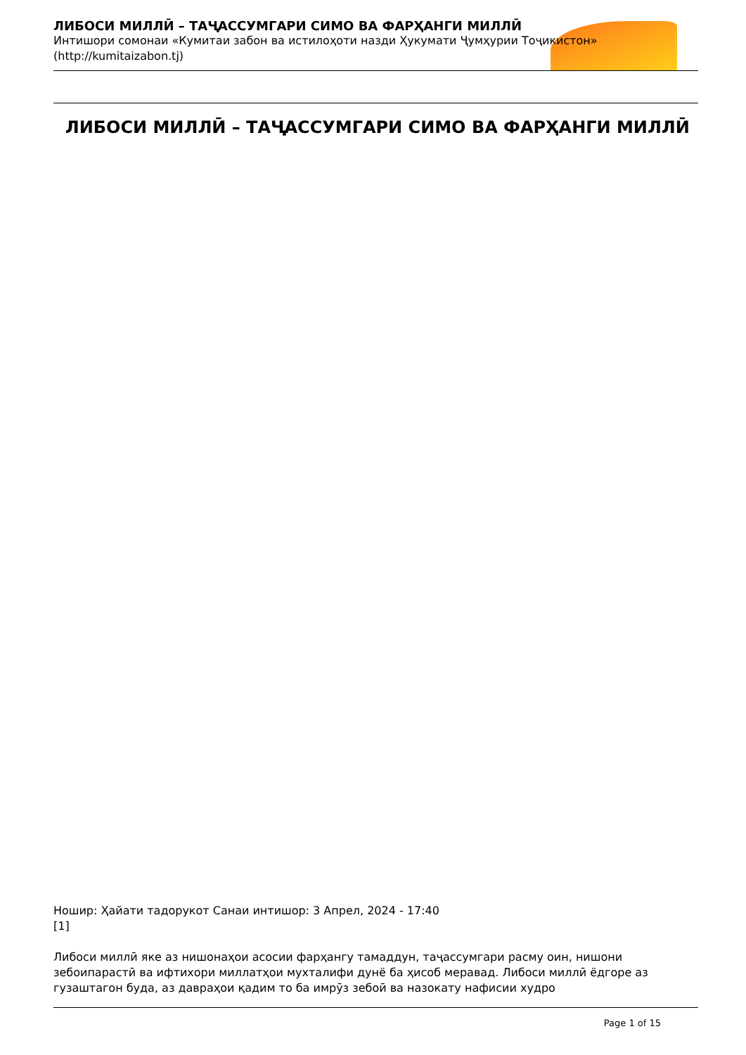ЛИБОСИ МИЛЛӢ – ТАҶАССУМГАРИ СИМО ВА ФАРҲАНГИ МИЛЛӢ
Интишори сомонаи «Кумитаи забон ва истилоҳоти назди Ҳукумати Ҷумҳурии Тоҷикистон» (http://kumitaizabon.tj)
ЛИБОСИ МИЛЛӢ – ТАҶАССУМГАРИ СИМО ВА ФАРҲАНГИ МИЛЛӢ
Ношир: Ҳайати тадорукот Санаи интишор: 3 Апрел, 2024 - 17:40
[1]
Либоси миллӣ яке аз нишонаҳои асосии фарҳангу тамаддун, таҷассумгари расму оин, нишони зебоипарастӣ ва ифтихори миллатҳои мухталифи дунё ба ҳисоб меравад. Либоси миллӣ ёдгоре аз гузаштагон буда, аз давраҳои қадим то ба имрӯз зебоӣ ва назокату нафисии худро
Page 1 of 15